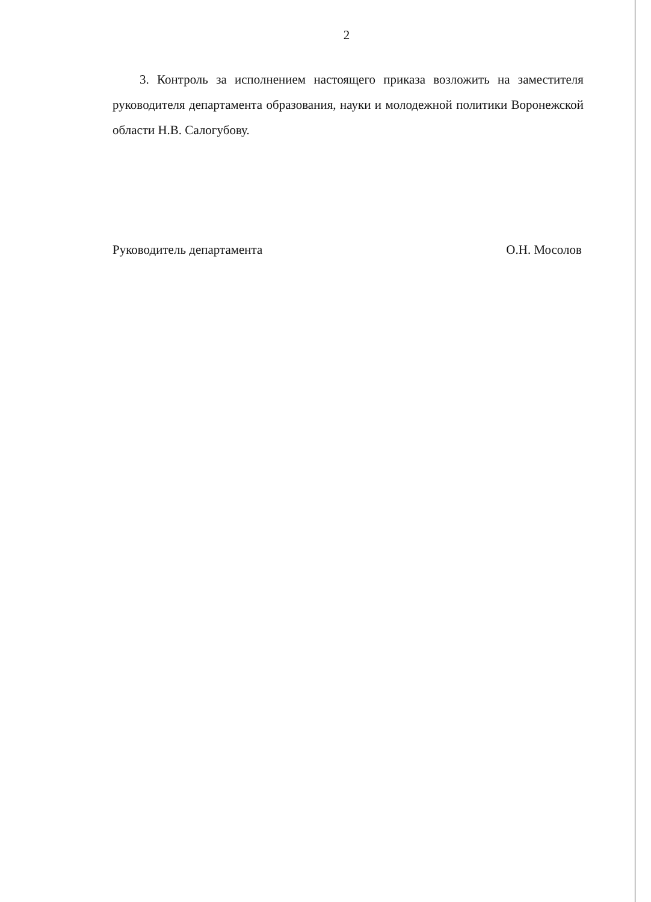2
3. Контроль за исполнением настоящего приказа возложить на заместителя руководителя департамента образования, науки и молодежной политики Воронежской области Н.В. Салогубову.
Руководитель департамента О.Н. Мосолов